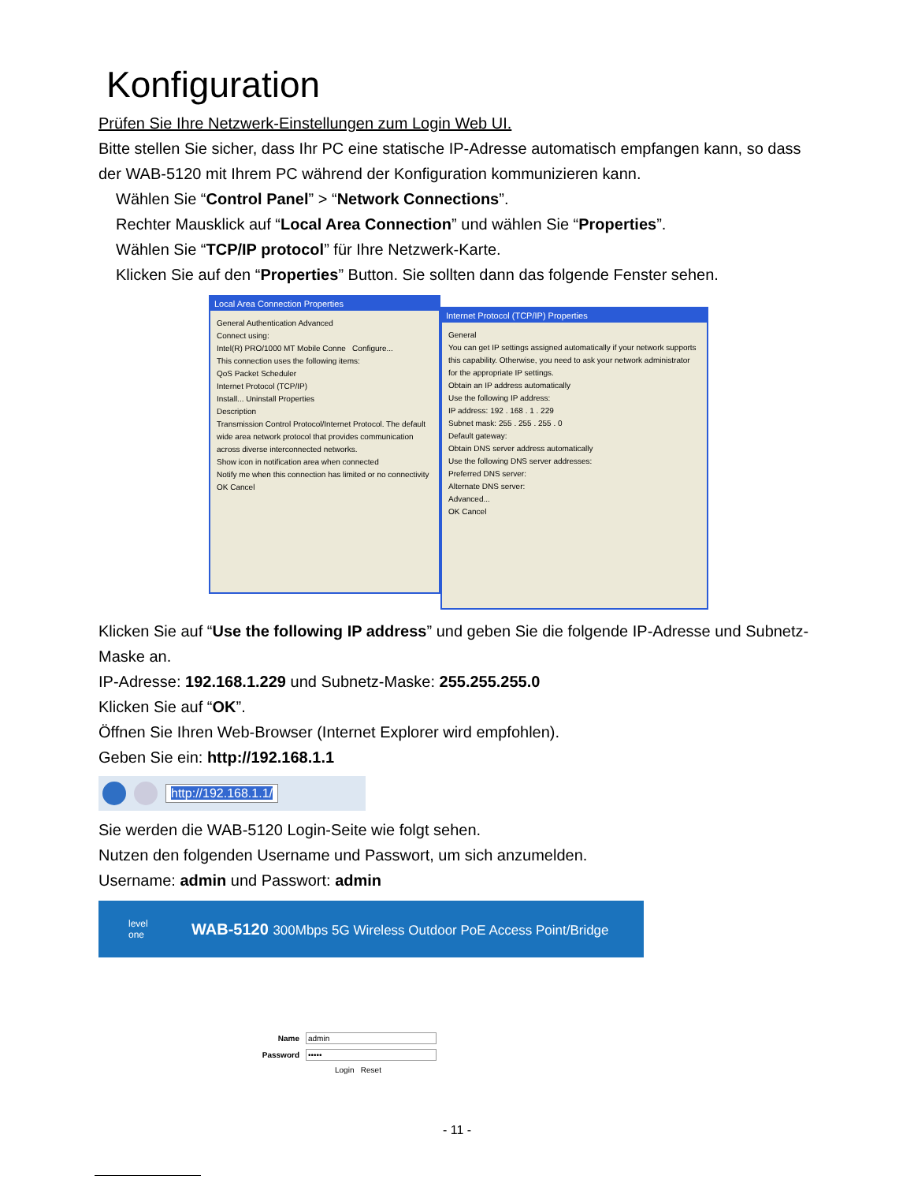Konfiguration
Prüfen Sie Ihre Netzwerk-Einstellungen zum Login Web UI.
Bitte stellen Sie sicher, dass Ihr PC eine statische IP-Adresse automatisch empfangen kann, so dass der WAB-5120 mit Ihrem PC während der Konfiguration kommunizieren kann.
Wählen Sie “Control Panel” > “Network Connections”.
Rechter Mausklick auf “Local Area Connection” und wählen Sie “Properties”.
Wählen Sie “TCP/IP protocol” für Ihre Netzwerk-Karte.
Klicken Sie auf den “Properties” Button. Sie sollten dann das folgende Fenster sehen.
Local Area Connection Properties
General Authentication Advanced
Connect using:
Intel(R) PRO/1000 MT Mobile Conne Configure...
This connection uses the following items:
QoS Packet Scheduler
Internet Protocol (TCP/IP)
Install... Uninstall Properties
Description
Transmission Control Protocol/Internet Protocol. The default wide area network protocol that provides communication across diverse interconnected networks.
Show icon in notification area when connected
Notify me when this connection has limited or no connectivity
OK Cancel
Internet Protocol (TCP/IP) Properties
General
You can get IP settings assigned automatically if your network supports this capability. Otherwise, you need to ask your network administrator for the appropriate IP settings.
Obtain an IP address automatically
Use the following IP address:
IP address: 192 . 168 . 1 . 229
Subnet mask: 255 . 255 . 255 . 0
Default gateway:
Obtain DNS server address automatically
Use the following DNS server addresses:
Preferred DNS server:
Alternate DNS server:
Advanced...
OK Cancel
Klicken Sie auf “Use the following IP address” und geben Sie die folgende IP-Adresse und Subnetz-Maske an.
IP-Adresse: 192.168.1.229 und Subnetz-Maske: 255.255.255.0
Klicken Sie auf “OK”.
Öffnen Sie Ihren Web-Browser (Internet Explorer wird empfohlen).
Geben Sie ein: http://192.168.1.1
http://192.168.1.1/
Sie werden die WAB-5120 Login-Seite wie folgt sehen.
Nutzen den folgenden Username und Passwort, um sich anzumelden.
Username: admin und Passwort: admin
level one
WAB-5120 300Mbps 5G Wireless Outdoor PoE Access Point/Bridge
Name admin
Password •••••
Login Reset
- 11 -